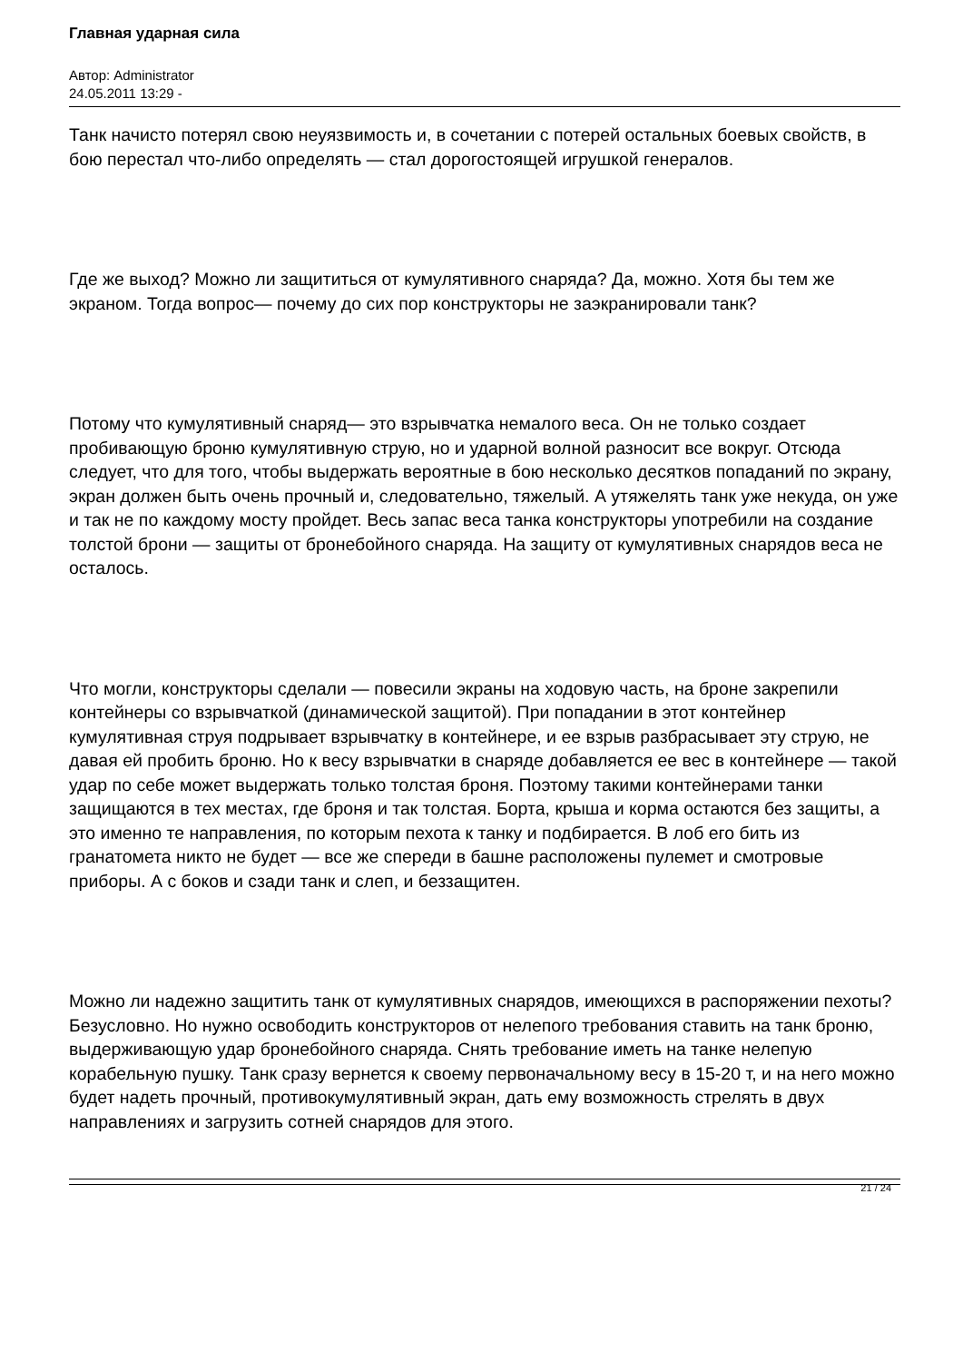Главная ударная сила
Автор: Administrator
24.05.2011 13:29 -
Танк начисто потерял свою неуязвимость и, в сочетании с потерей остальных боевых свойств, в бою перестал что-либо определять — стал дорогостоящей игрушкой генералов.
Где же выход? Можно ли защититься от кумулятивного снаряда? Да, можно. Хотя бы тем же экраном. Тогда вопрос— почему до сих пор конструкторы не заэкранировали танк?
Потому что кумулятивный снаряд— это взрывчатка немалого веса. Он не только создает пробивающую броню кумулятивную струю, но и ударной волной разносит все вокруг. Отсюда следует, что для того, чтобы выдержать вероятные в бою несколько десятков попаданий по экрану, экран должен быть очень прочный и, следовательно, тяжелый. А утяжелять танк уже некуда, он уже и так не по каждому мосту пройдет. Весь запас веса танка конструкторы употребили на создание толстой брони — защиты от бронебойного снаряда. На защиту от кумулятивных снарядов веса не осталось.
Что могли, конструкторы сделали — повесили экраны на ходовую часть, на броне закрепили контейнеры со взрывчаткой (динамической защитой). При попадании в этот контейнер кумулятивная струя подрывает взрывчатку в контейнере, и ее взрыв разбрасывает эту струю, не давая ей пробить броню. Но к весу взрывчатки в снаряде добавляется ее вес в контейнере — такой удар по себе может выдержать только толстая броня. Поэтому такими контейнерами танки защищаются в тех местах, где броня и так толстая. Борта, крыша и корма остаются без защиты, а это именно те направления, по которым пехота к танку и подбирается. В лоб его бить из гранатомета никто не будет — все же спереди в башне расположены пулемет и смотровые приборы. А с боков и сзади танк и слеп, и беззащитен.
Можно ли надежно защитить танк от кумулятивных снарядов, имеющихся в распоряжении пехоты? Безусловно. Но нужно освободить конструкторов от нелепого требования ставить на танк броню, выдерживающую удар бронебойного снаряда. Снять требование иметь на танке нелепую корабельную пушку. Танк сразу вернется к своему первоначальному весу в 15-20 т, и на него можно будет надеть прочный, противокумулятивный экран, дать ему возможность стрелять в двух направлениях и загрузить сотней снарядов для этого.
21 / 24